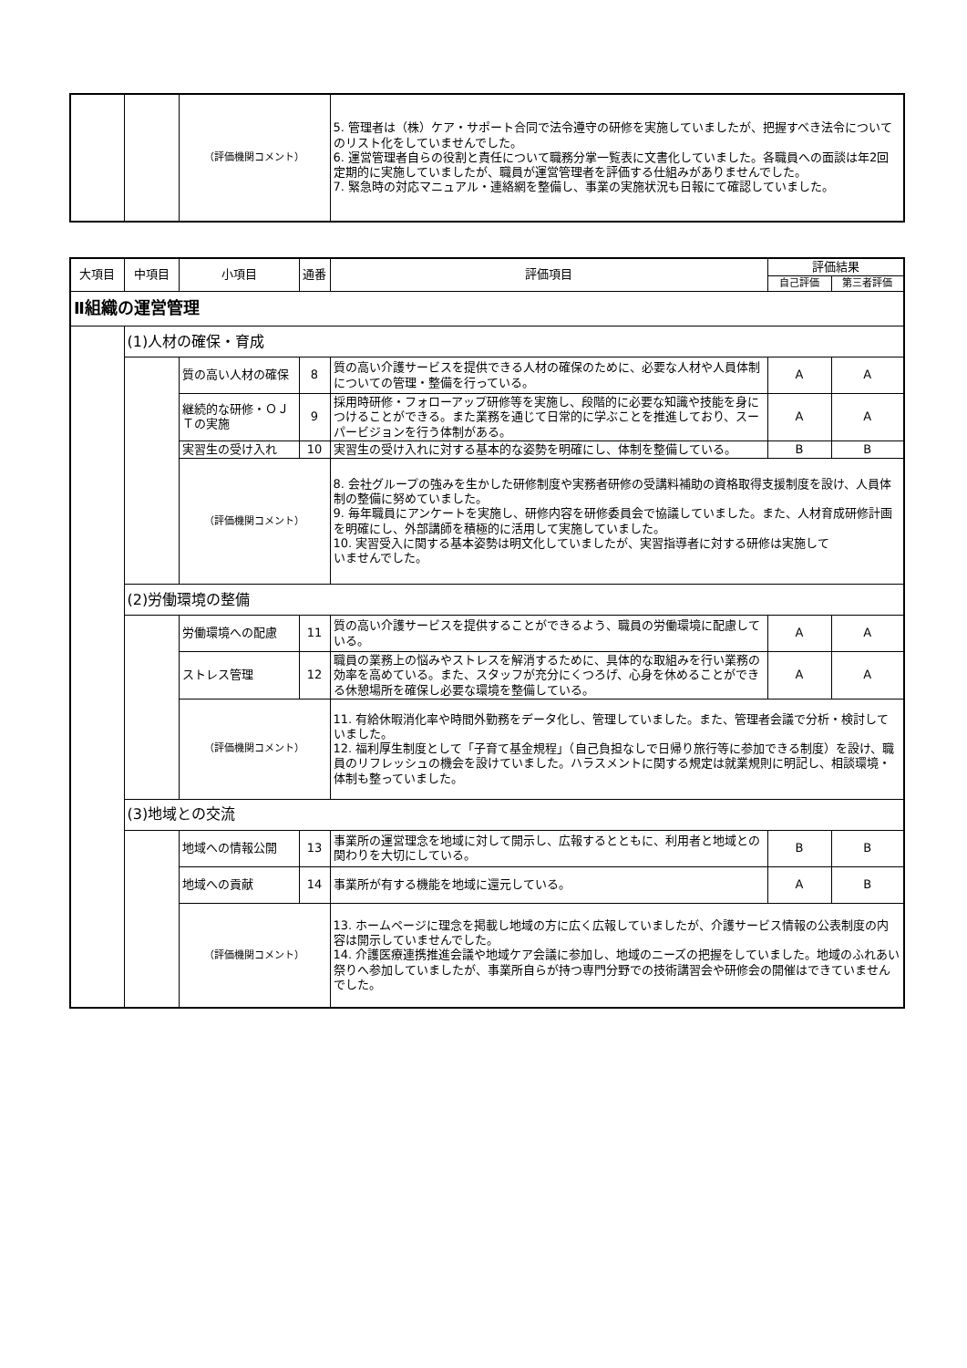| | | （評価機関コメント） | 5. 管理者は（株）ケア・サポート合同で法令遵守の研修を実施していましたが、把握すべき法令についてのリスト化をしていませんでした。 6. 運営管理者自らの役割と責任について職務分掌一覧表に文書化していました。各職員への面談は年2回定期的に実施していましたが、職員が運営管理者を評価する仕組みがありませんでした。 7. 緊急時の対応マニュアル・連絡網を整備し、事業の実施状況も日報にて確認していました。 |
| 大項目 | 中項目 | 小項目 | 通番 | 評価項目 | 評価結果 | |
| --- | --- | --- | --- | --- | --- | --- |
| | | | | | 自己評価 | 第三者評価 |
| Ⅱ組織の運営管理 | | | | | | |
| | (1)人材の確保・育成 | | | | | |
| | | 質の高い人材の確保 | 8 | 質の高い介護サービスを提供できる人材の確保のために、必要な人材や人員体制についての管理・整備を行っている。 | A | A |
| | | 継続的な研修・ＯＪＴの実施 | 9 | 採用時研修・フォローアップ研修等を実施し、段階的に必要な知識や技能を身につけることができる。また業務を通じて日常的に学ぶことを推進しており、スーパービジョンを行う体制がある。 | A | A |
| | | 実習生の受け入れ | 10 | 実習生の受け入れに対する基本的な姿勢を明確にし、体制を整備している。 | B | B |
| | | （評価機関コメント） | | 8. 会社グループの強みを生かした研修制度や実務者研修の受講料補助の資格取得支援制度を設け、人員体制の整備に努めていました。 9. 毎年職員にアンケートを実施し、研修内容を研修委員会で協議していました。また、人材育成研修計画を明確にし、外部講師を積極的に活用して実施していました。 10. 実習受入に関する基本姿勢は明文化していましたが、実習指導者に対する研修は実施して いませんでした。 | | |
| | (2)労働環境の整備 | | | | | |
| | | 労働環境への配慮 | 11 | 質の高い介護サービスを提供することができるよう、職員の労働環境に配慮している。 | A | A |
| | | ストレス管理 | 12 | 職員の業務上の悩みやストレスを解消するために、具体的な取組みを行い業務の効率を高めている。また、スタッフが充分にくつろげ、心身を休めることができる休憩場所を確保し必要な環境を整備している。 | A | A |
| | | （評価機関コメント） | | 11. 有給休暇消化率や時間外勤務をデータ化し、管理していました。また、管理者会議で分析・検討していました。 12. 福利厚生制度として「子育て基金規程」（自己負担なしで日帰り旅行等に参加できる制度）を設け、職員のリフレッシュの機会を設けていました。ハラスメントに関する規定は就業規則に明記し、相談環境・体制も整っていました。 | | |
| | (3)地域との交流 | | | | | |
| | | 地域への情報公開 | 13 | 事業所の運営理念を地域に対して開示し、広報するとともに、利用者と地域との関わりを大切にしている。 | B | B |
| | | 地域への貢献 | 14 | 事業所が有する機能を地域に還元している。 | A | B |
| | | （評価機関コメント） | | 13. ホームページに理念を掲載し地域の方に広く広報していましたが、介護サービス情報の公表制度の内容は開示していませんでした。 14. 介護医療連携推進会議や地域ケア会議に参加し、地域のニーズの把握をしていました。地域のふれあい祭りへ参加していましたが、事業所自らが持つ専門分野での技術講習会や研修会の開催はできていませんでした。 | | |